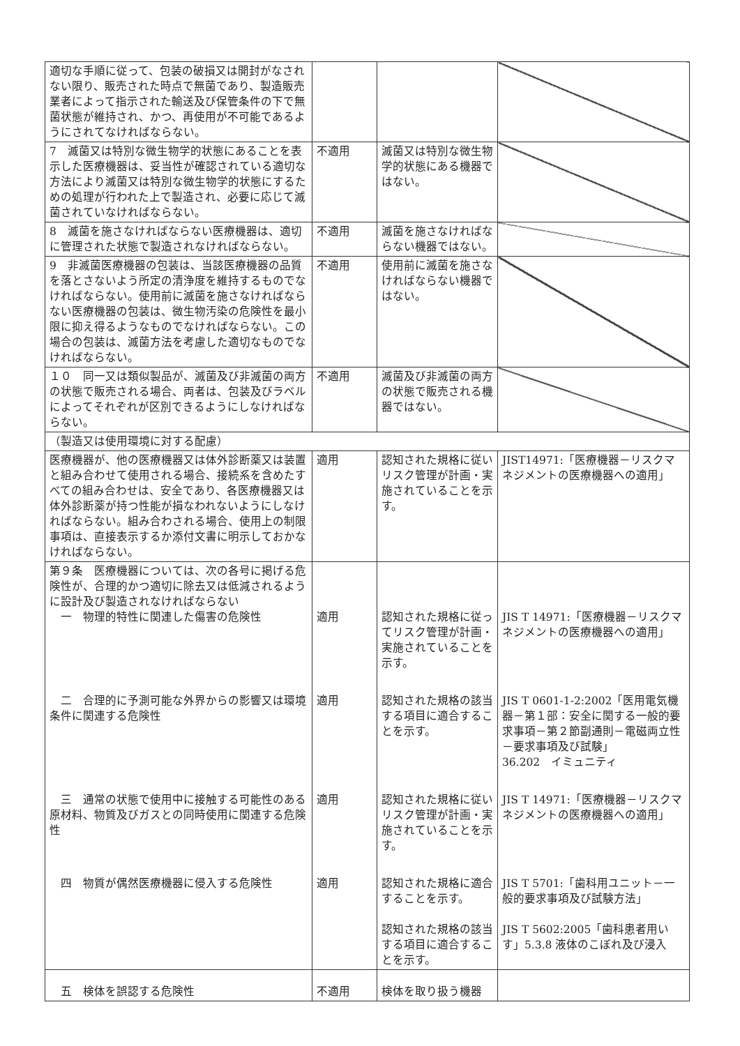| 適切な手順に従って、包装の破損又は開封がなされない限り、販売された時点で無菌であり、製造販売業者によって指示された輸送及び保管条件の下で無菌状態が維持され、かつ、再使用が不可能であるようにされてなければならない。 | | | |
| 7 滅菌又は特別な微生物学的状態にあることを表示した医療機器は、妥当性が確認されている適切な方法により滅菌又は特別な微生物学的状態にするための処理が行われた上で製造され、必要に応じて滅菌されていなければならない。 | 不適用 | 滅菌又は特別な微生物学的状態にある機器ではない。 | |
| 8 滅菌を施さなければならない医療機器は、適切に管理された状態で製造されなければならない。 | 不適用 | 滅菌を施さなければならない機器ではない。 | |
| 9 非滅菌医療機器の包装は、当該医療機器の品質を落とさないよう所定の清浄度を維持するものでなければならない。使用前に滅菌を施さなければならない医療機器の包装は、微生物汚染の危険性を最小限に抑え得るようなものでなければならない。この場合の包装は、滅菌方法を考慮した適切なものでなければならない。 | 不適用 | 使用前に滅菌を施さなければならない機器ではない。 | |
| １０ 同一又は類似製品が、滅菌及び非滅菌の両方の状態で販売される場合、両者は、包装及びラベルによってそれぞれが区別できるようにしなければならない。 | 不適用 | 滅菌及び非滅菌の両方の状態で販売される機器ではない。 | |
| （製造又は使用環境に対する配慮） | | | |
| 医療機器が、他の医療機器又は体外診断薬又は装置と組み合わせて使用される場合、接続系を含めたすべての組み合わせは、安全であり、各医療機器又は体外診断薬が持つ性能が損なわれないようにしなければならない。組み合わされる場合、使用上の制限事項は、直接表示するか添付文書に明示しておかなければならない。 | 適用 | 認知された規格に従いリスク管理が計画・実施されていることを示す。 | JIST14971:「医療機器－リスクマネジメントの医療機器への適用」 |
| 第９条 医療機器については、次の各号に掲げる危険性が、合理的かつ適切に除去又は低減されるように設計及び製造されなければならない 一 物理的特性に関連した傷害の危険性 | 適用 | 認知された規格に従ってリスク管理が計画・実施されていることを示す。 | JIS T 14971:「医療機器－リスクマネジメントの医療機器への適用」 |
| 二 合理的に予測可能な外界からの影響又は環境条件に関連する危険性 | 適用 | 認知された規格の該当する項目に適合することを示す。 | JIS T 0601-1-2:2002「医用電気機器－第１部：安全に関する一般的要求事項－第２節副通則－電磁両立性－要求事項及び試験」 36.202 イミュニティ |
| 三 通常の状態で使用中に接触する可能性のある原材料、物質及びガスとの同時使用に関連する危険性 | 適用 | 認知された規格に従いリスク管理が計画・実施されていることを示す。 | JIS T 14971:「医療機器－リスクマネジメントの医療機器への適用」 |
| 四 物質が偶然医療機器に侵入する危険性 | 適用 | 認知された規格に適合することを示す。 認知された規格の該当する項目に適合することを示す。 | JIS T 5701:「歯科用ユニット－一般的要求事項及び試験方法」 JIS T 5602:2005「歯科患者用いす」5.3.8 液体のこぼれ及び浸入 |
| 五 検体を誤認する危険性 | 不適用 | 検体を取り扱う機器 | |